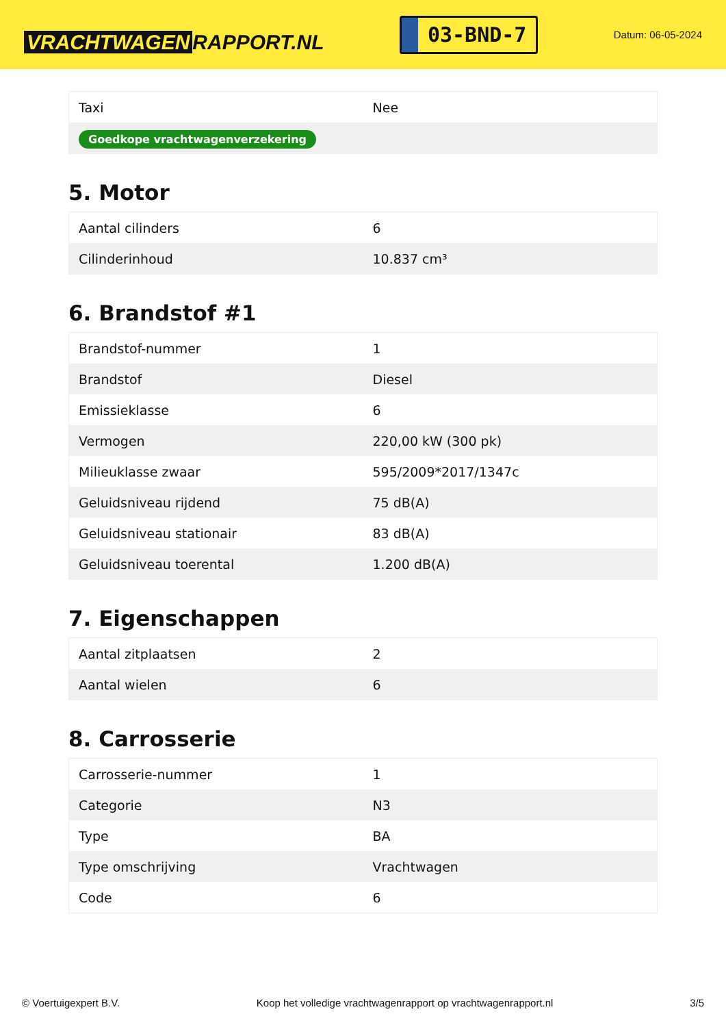VRACHTWAGEN RAPPORT.NL
03-BND-7
Datum: 06-05-2024
| Taxi | Nee |
| Goedkope vrachtwagenverzekering | |
5. Motor
| Aantal cilinders | 6 |
| Cilinderinhoud | 10.837 cm³ |
6. Brandstof #1
| Brandstof-nummer | 1 |
| Brandstof | Diesel |
| Emissieklasse | 6 |
| Vermogen | 220,00 kW (300 pk) |
| Milieuklasse zwaar | 595/2009*2017/1347c |
| Geluidsniveau rijdend | 75 dB(A) |
| Geluidsniveau stationair | 83 dB(A) |
| Geluidsniveau toerental | 1.200 dB(A) |
7. Eigenschappen
| Aantal zitplaatsen | 2 |
| Aantal wielen | 6 |
8. Carrosserie
| Carrosserie-nummer | 1 |
| Categorie | N3 |
| Type | BA |
| Type omschrijving | Vrachtwagen |
| Code | 6 |
© Voertuigexpert B.V. Koop het volledige vrachtwagenrapport op vrachtwagenrapport.nl 3/5